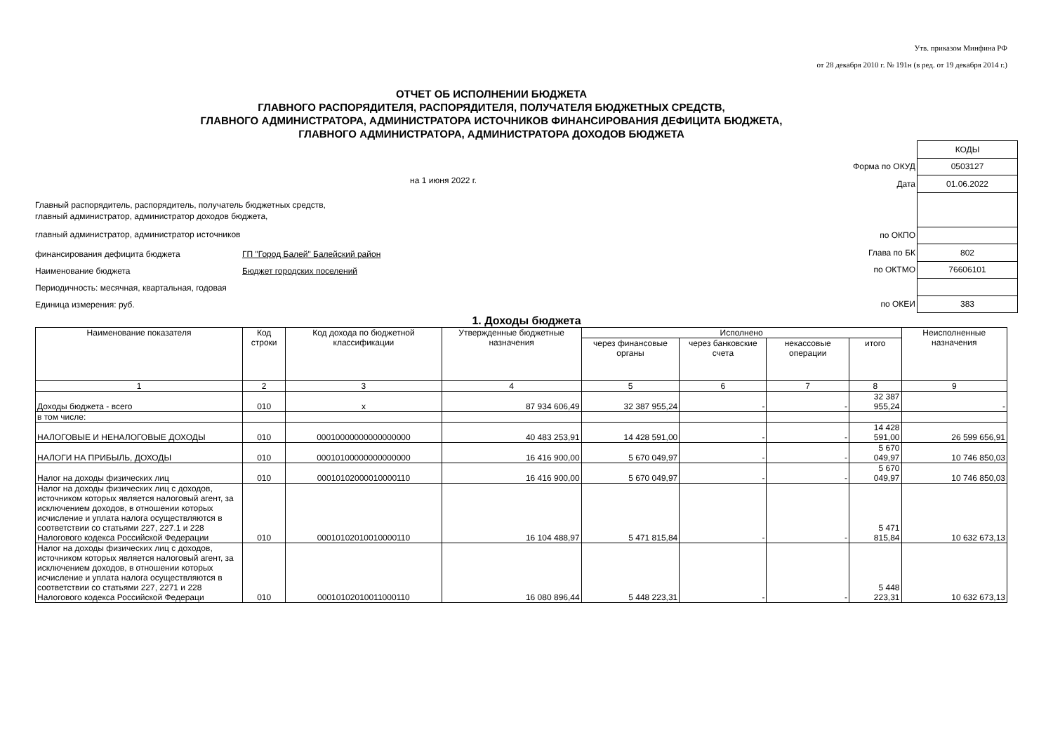Утв. приказом Минфина РФ
от 28 декабря 2010 г. № 191н (в ред. от 19 декабря 2014 г.)
ОТЧЕТ ОБ ИСПОЛНЕНИИ БЮДЖЕТА
ГЛАВНОГО РАСПОРЯДИТЕЛЯ, РАСПОРЯДИТЕЛЯ, ПОЛУЧАТЕЛЯ БЮДЖЕТНЫХ СРЕДСТВ,
ГЛАВНОГО АДМИНИСТРАТОРА, АДМИНИСТРАТОРА ИСТОЧНИКОВ ФИНАНСИРОВАНИЯ ДЕФИЦИТА БЮДЖЕТА,
ГЛАВНОГО АДМИНИСТРАТОРА, АДМИНИСТРАТОРА ДОХОДОВ БЮДЖЕТА
на 1 июня 2022 г.
Главный распорядитель, распорядитель, получатель бюджетных средств,
главный администратор, администратор доходов бюджета,
главный администратор, администратор источников
финансирования дефицита бюджета ГП "Город Балей" Балейский район
Наименование бюджета Бюджет городских поселений
Периодичность: месячная, квартальная, годовая
Единица измерения: руб.
| | КОДЫ |
| Форма по ОКУД | 0503127 |
| Дата | 01.06.2022 |
| по ОКПО | |
| Глава по БК | 802 |
| по ОКТМО | 76606101 |
| по ОКЕИ | 383 |
1. Доходы бюджета
| Наименование показателя | Код строки | Код дохода по бюджетной классификации | Утвержденные бюджетные назначения | Исполнено | | | | Неисполненные назначения |
| --- | --- | --- | --- | --- | --- | --- | --- | --- |
| | | | | через финансовые органы | через банковские счета | некассовые операции | итого | |
| 1 | 2 | 3 | 4 | 5 | 6 | 7 | 8 | 9 |
| Доходы бюджета - всего | 010 | х | 87 934 606,49 | 32 387 955,24 | - | - | 32 387 955,24 | - |
| в том числе: | | | | | | | | |
| НАЛОГОВЫЕ И НЕНАЛОГОВЫЕ ДОХОДЫ | 010 | 00010000000000000000 | 40 483 253,91 | 14 428 591,00 | - | - | 14 428 591,00 | 26 599 656,91 |
| НАЛОГИ НА ПРИБЫЛЬ, ДОХОДЫ | 010 | 00010100000000000000 | 16 416 900,00 | 5 670 049,97 | - | - | 5 670 049,97 | 10 746 850,03 |
| Налог на доходы физических лиц | 010 | 00010102000010000110 | 16 416 900,00 | 5 670 049,97 | - | - | 5 670 049,97 | 10 746 850,03 |
| Налог на доходы физических лиц с доходов, источником которых является налоговый агент, за исключением доходов, в отношении которых исчисление и уплата налога осуществляются в соответствии со статьями 227, 227.1 и 228 Налогового кодекса Российской Федерации | 010 | 00010102010010000110 | 16 104 488,97 | 5 471 815,84 | - | - | 5 471 815,84 | 10 632 673,13 |
| Налог на доходы физических лиц с доходов, источником которых является налоговый агент, за исключением доходов, в отношении которых исчисление и уплата налога осуществляются в соответствии со статьями 227, 2271 и 228 Налогового кодекса Российской Федераци | 010 | 00010102010011000110 | 16 080 896,44 | 5 448 223,31 | - | - | 5 448 223,31 | 10 632 673,13 |